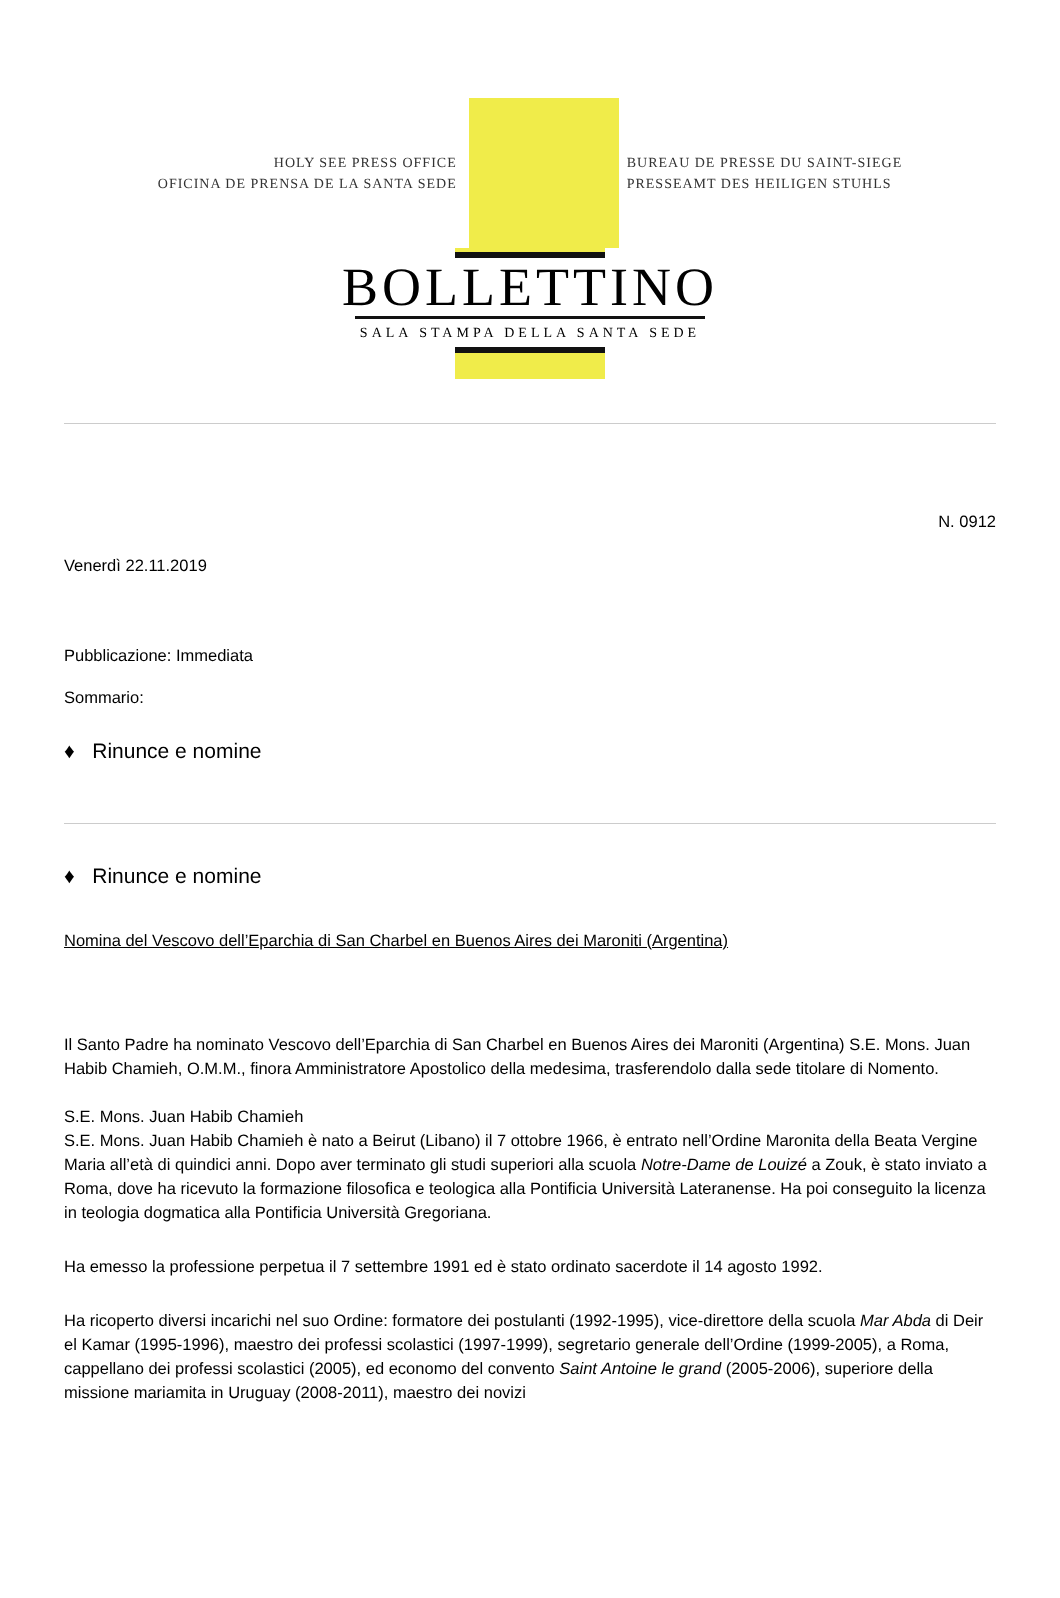HOLY SEE PRESS OFFICE
OFICINA DE PRENSA DE LA SANTA SEDE
BUREAU DE PRESSE DU SAINT-SIEGE
PRESSEAMT DES HEILIGEN STUHLS
BOLLETTINO
SALA STAMPA DELLA SANTA SEDE
N. 0912
Venerdì 22.11.2019
Pubblicazione: Immediata
Sommario:
♦ Rinunce e nomine
♦ Rinunce e nomine
Nomina del Vescovo dell’Eparchia di San Charbel en Buenos Aires dei Maroniti (Argentina)
Il Santo Padre ha nominato Vescovo dell’Eparchia di San Charbel en Buenos Aires dei Maroniti (Argentina) S.E. Mons. Juan Habib Chamieh, O.M.M., finora Amministratore Apostolico della medesima, trasferendolo dalla sede titolare di Nomento.
S.E. Mons. Juan Habib Chamieh
S.E. Mons. Juan Habib Chamieh è nato a Beirut (Libano) il 7 ottobre 1966, è entrato nell’Ordine Maronita della Beata Vergine Maria all’età di quindici anni. Dopo aver terminato gli studi superiori alla scuola Notre-Dame de Louizé a Zouk, è stato inviato a Roma, dove ha ricevuto la formazione filosofica e teologica alla Pontificia Università Lateranense. Ha poi conseguito la licenza in teologia dogmatica alla Pontificia Università Gregoriana.
Ha emesso la professione perpetua il 7 settembre 1991 ed è stato ordinato sacerdote il 14 agosto 1992.
Ha ricoperto diversi incarichi nel suo Ordine: formatore dei postulanti (1992-1995), vice-direttore della scuola Mar Abda di Deir el Kamar (1995-1996), maestro dei professi scolastici (1997-1999), segretario generale dell’Ordine (1999-2005), a Roma, cappellano dei professi scolastici (2005), ed economo del convento Saint Antoine le grand (2005-2006), superiore della missione mariamita in Uruguay (2008-2011), maestro dei novizi